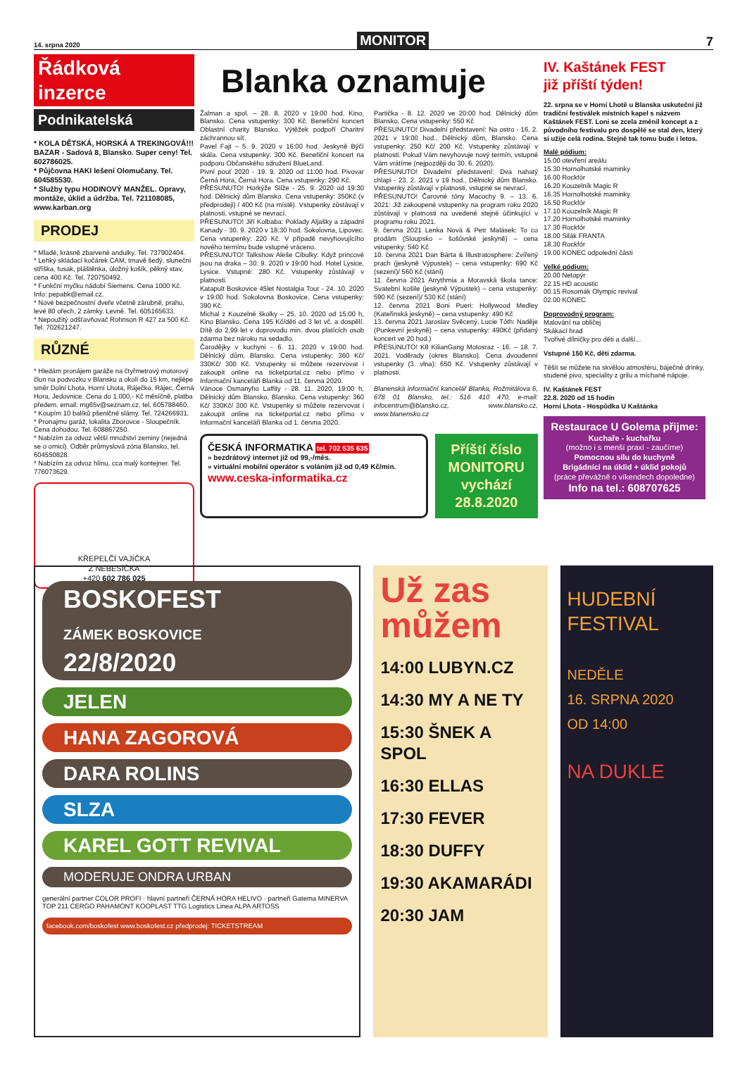14. srpna 2020 MONITOR 7
Řádková inzerce
Podnikatelská
* KOLA DĚTSKÁ, HORSKÁ A TREKINGOVÁ!!! BAZAR - Sadová 8, Blansko. Super ceny! Tel. 602786025.
* Půjčovna HAKI lešení Olomučany. Tel. 604585530.
* Služby typu HODINOVÝ MANŽEL. Opravy, montáže, úklid a údržba. Tel. 721108085, www.karban.org
PRODEJ
* Mladé, krásně zbarvené andulky. Tel. 737902404.
* Lehký skládací kočárek CAM, tmavě šedý, sluneční stříška, fusak, pláštěnka, úložný košík, pěkný stav, cena 400 Kč. Tel. 720750492.
* Funkční myčku nádobí Siemens. Cena 1000 Kč. Info: pepabk@email.cz.
* Nové bezpečnostní dveře včetně zárubně, prahu, levé 80 ořech, 2 zámky. Levně. Tel. 605165633.
* Nepoužitý odšťavňovač Rohnson R 427 za 500 Kč. Tel. 702621247.
RŮZNÉ
* Hledám pronájem garáže na čtyřmetrový motorový člun na podvozku v Blansku a okolí do 15 km, nejlépe směr Dolní Lhota, Horní Lhota, Ráječko, Rájec, Černá Hora, Jedovnice. Cena do 1.000,- Kč měsíčně, platba předem. email: mg65v@seznam.cz, tel. 605788460.
* Koupím 10 balíků pšeničné slámy. Tel. 724266931.
* Pronajmu garáž, lokalita Zborovce - Sloupečník. Cena dohodou. Tel. 608867250.
* Nabízím za odvoz větší množství zeminy (nejedná se o ornici). Odběr průmyslová zóna Blansko, tel. 604550828.
* Nabízím za odvoz hlínu, cca malý kontejner. Tel. 776073629.
KŘEPELČÍ VAJÍČKA
Z NEBESÍČKA
+420 602 786 025
Blanka oznamuje
Žalman a spol. – 28. 8. 2020 v 19:00 hod. Kino, Blansko. Cena vstupenky: 300 Kč. Benefiční koncert Oblastní charity Blansko. Výtěžek podpoří Charitní záchrannou síť.
Pavel Fajt – 5. 9. 2020 v 16:00 hod. Jeskyně Býčí skála. Cena vstupenky: 300 Kč. Benefiční koncert na podporu Občanského sdružení BlueLand.
Pivní pouť 2020 - 19. 9. 2020 od 11:00 hod. Pivovar Černá Hora, Černá Hora. Cena vstupenky: 290 Kč.
PŘESUNUTO! Horkýže Slíže - 25. 9. 2020 od 19:30 hod. Dělnický dům Blansko. Cena vstupenky: 350Kč (v předprodeji) / 400 Kč (na místě). Vstupenky zůstávají v platnosti, vstupné se nevrací.
PŘESUNUTO! Jiří Kolbaba: Poklady Aljašky a západní Kanady - 30. 9. 2020 v 18:30 hod. Sokolovna, Lipovec. Cena vstupenky: 220 Kč. V případě nevyhovujícího nového termínu bude vstupné vráceno.
PŘESUNUTO! Talkshow Aleše Cibulky: Když princové jsou na draka – 30. 9. 2020 v 19:00 hod. Hotel Lysice, Lysice. Vstupné: 280 Kč. Vstupenky zůstávají v platnosti.
Katapult Boskovice 45let Nostalgia Tour - 24. 10. 2020 v 19:00 hod. Sokolovna Boskovice. Cena vstupenky: 390 Kč.
Michal z Kouzelné školky – 25. 10. 2020 od 15:00 h, Kino Blansko. Cena 195 Kč/děti od 3 let vč. a dospělí. Dítě do 2,99 let v doprovodu min. dvou platících osob zdarma bez nároku na sedadlo.
Čarodějky v kuchyni - 6. 11. 2020 v 19:00 hod. Dělnický dům, Blansko. Cena vstupenky: 360 Kč/ 330Kč/ 300 Kč. Vstupenky si můžete rezervovat i zakoupit online na ticketportal.cz nebo přímo v Informační kanceláři Blanka od 11. června 2020.
Vánoce Osmanyho Laffity - 28. 11. 2020, 19:00 h, Dělnický dům Blansko, Blansko. Cena vstupenky: 360 Kč/ 330Kč/ 300 Kč. Vstupenky si můžete rezervovat i zakoupit online na ticketportal.cz nebo přímo v Informační kanceláři Blanka od 1. června 2020.
Partička - 8. 12. 2020 ve 20:00 hod. Dělnický dům Blansko. Cena vstupenky: 550 Kč
PŘESUNUTO! Divadelní představení: Na ostro - 16. 2. 2021 v 19:00 hod., Dělnický dům, Blansko. Cena vstupenky: 250 Kč/ 200 Kč. Vstupenky zůstávají v platnosti. Pokud Vám nevyhovuje nový termín, vstupné Vám vrátíme (nejpozději do 30. 6. 2020).
PŘESUNUTO! Divadelní představení: Dva nahatý chlapi - 23. 2. 2021 v 19 hod., Dělnický dům Blansko. Vstupenky zůstávají v platnosti, vstupné se nevrací.
PŘESUNUTO! Čarovné tóny Macochy 9. – 13. 6. 2021: Již zakoupené vstupenky na program roku 2020 zůstávají v platnosti na uvedené stejné účinkující v programu roku 2021.
9. června 2021 Lenka Nová & Petr Malásek: To co prodám (Sloupsko – šošůvské jeskyně) – cena vstupenky: 540 Kč
10. června 2021 Dan Bárta & Illustratosphere: Zvířený prach (jeskyně Výpustek) – cena vstupenky: 690 Kč (sezení)/ 560 Kč (stání)
11. června 2021 Arrythmia a Moravská škola tance: Svatební košile (jeskyně Výpustek) – cena vstupenky: 590 Kč (sezení)/ 530 Kč (stání)
12. června 2021 Boni Pueri: Hollywood Medley (Kateřinská jeskyně) – cena vstupenky: 490 Kč
13. června 2021 Jaroslav Svěcený, Lucie Tóth: Naděje (Punkevní jeskyně) – cena vstupenky: 490Kč (přidaný koncert ve 20 hod.)
PŘESUNUTO! K8 KilianGang Motosraz - 16. – 18. 7. 2021. Voděrady (okres Blansko). Cena dvoudenní vstupenky (3. vlna): 650 Kč. Vstupenky zůstávají v platnosti.
Blanenská informační kancelář Blanka, Rožmitálova 6, 678 01 Blansko, tel.: 516 410 470, e-mail: infocentrum@blansko.cz, www.blansko.cz, www.blanensko.cz
ČESKÁ INFORMATIKA tel. 702 535 635
» bezdrátový internet již od 99,-/měs.
» virtuální mobilní operátor s voláním již od 0,49 Kč/min.
www.ceska-informatika.cz
Příští číslo MONITORU vychází 28.8.2020
IV. Kaštánek FEST
již příští týden!
22. srpna se v Horní Lhotě u Blanska uskuteční již tradiční festiválek místních kapel s názvem Kaštánek FEST. Loni se zcela změnil koncept a z původního festivalu pro dospělé se stal den, který si užije celá rodina. Stejně tak tomu bude i letos.
Malé pódium:
15.00 otevření areálu
15.30 Hornolhotské maminky
16.00 Rockfór
16.20 Kouzelník Magic R
16.35 Hornolhotské maminky
16.50 Rockfór
17.10 Kouzelník Magic R
17.20 Hornolhotské maminky
17.30 Rockfór
18.00 Silák FRANTA
18.30 Rockfór
19.00 KONEC odpolední části
Velké pódium:
20.00 Netopýr
22.15 HD acoustic
00.15 Rosomák Olympic revival
02.00 KONEC
Doprovodný program:
Malování na obličej
Skákací hrad
Tvořivé dílničky pro děti a další...
Vstupné 150 Kč, děti zdarma.
Těšit se můžete na skvělou atmosféru, báječné drinky, studené pivo, speciality z grilu a míchané nápoje.
IV. Kaštánek FEST
22.8. 2020 od 15 hodin
Horní Lhota - Hospůdka U Kaštánka
Restaurace U Golema přijme:
Kuchaře - kuchařku
(možno i s menší praxí - zaučíme)
Pomocnou sílu do kuchyně
Brigádníci na úklid + úklid pokojů
(práce převážně o víkendech dopoledne)
Info na tel.: 608707625
BOSKOFEST
ZÁMEK BOSKOVICE
22/8/2020
JELEN
HANA ZAGOROVÁ
DARA ROLINS
SLZA
KAREL GOTT REVIVAL
MODERUJE ONDRA URBAN
generální partner COLOR PROFI · hlavní partneři ČERNÁ HORA HELIVO · partneři Gatema MINERVA TOP 211 CERGO PAHAMONT KOOPLAST TTG Logistics Linea ALPA ARTOSS
facebook.com/boskofest www.boskofest.cz předprodej: TICKETSTREAM
Už zas můžem
14:00 LUBYN.CZ
14:30 MY A NE TY
15:30 ŠNEK A SPOL
16:30 ELLAS
17:30 FEVER
18:30 DUFFY
19:30 AKAMARÁDI
20:30 JAM
HUDEBNÍ FESTIVAL
NEDĚLE
16. SRPNA 2020
OD 14:00
NA DUKLE